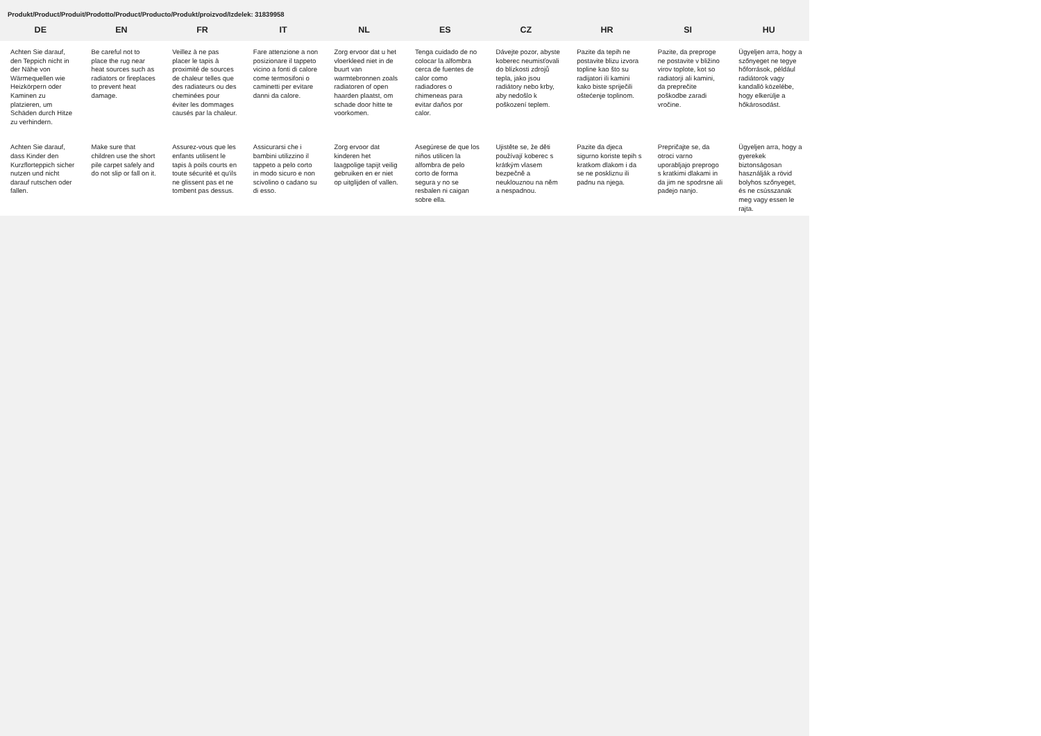Produkt/Product/Produit/Prodotto/Product/Producto/Produkt/proizvod/Izdelek: 31839958
| DE | EN | FR | IT | NL | ES | CZ | HR | SI | HU |
| --- | --- | --- | --- | --- | --- | --- | --- | --- | --- |
| Achten Sie darauf, den Teppich nicht in der Nähe von Wärmequellen wie Heizkörpern oder Kaminen zu platzieren, um Schäden durch Hitze zu verhindern. | Be careful not to place the rug near heat sources such as radiators or fireplaces to prevent heat damage. | Veillez à ne pas placer le tapis à proximité de sources de chaleur telles que des radiateurs ou des cheminées pour éviter les dommages causés par la chaleur. | Fare attenzione a non posizionare il tappeto vicino a fonti di calore come termosifoni o caminetti per evitare danni da calore. | Zorg ervoor dat u het vloerkleed niet in de buurt van warmtebronnen zoals radiatoren of open haarden plaatst, om schade door hitte te voorkomen. | Tenga cuidado de no colocar la alfombra cerca de fuentes de calor como radiadores o chimeneas para evitar daños por calor. | Dávejte pozor, abyste koberec neumisťovali do blízkosti zdrojů tepla, jako jsou radiátory nebo krby, aby nedošlo k poškození teplem. | Pazite da tepih ne postavite blizu izvora topline kao što su radijatori ili kamini kako biste spriječili oštećenje toplinom. | Pazite, da preproge ne postavite v bližino virov toplote, kot so radiatorji ali kamini, da preprečite poškodbe zaradi vročine. | Ügyeljen arra, hogy a szőnyeget ne tegye hőforrások, például radiátorok vagy kandalló közelébe, hogy elkerülje a hőkárosodást. |
| Achten Sie darauf, dass Kinder den Kurzflorteppich sicher nutzen und nicht darauf rutschen oder fallen. | Make sure that children use the short pile carpet safely and do not slip or fall on it. | Assurez-vous que les enfants utilisent le tapis à poils courts en toute sécurité et qu'ils ne glissent pas et ne tombent pas dessus. | Assicurarsi che i bambini utilizzino il tappeto a pelo corto in modo sicuro e non scivolino o cadano su di esso. | Zorg ervoor dat kinderen het laagpolige tapijt veilig gebruiken en er niet op uitglijden of vallen. | Asegúrese de que los niños utilicen la alfombra de pelo corto de forma segura y no se resbalen ni caigan sobre ella. | Ujistěte se, že děti používají koberec s krátkým vlasem bezpečně a neuklouznou na něm a nespadnou. | Pazite da djeca sigurno koriste tepih s kratkom dlakom i da se ne poskliznu ili padnu na njega. | Prepričajte se, da otroci varno uporabljajo preprogo s kratkimi dlakami in da jim ne spodrsne ali padejo nanjo. | Ügyeljen arra, hogy a gyerekek biztonságosan használják a rövid bolyhos szőnyeget, és ne csússzanak meg vagy essen le rajta. |